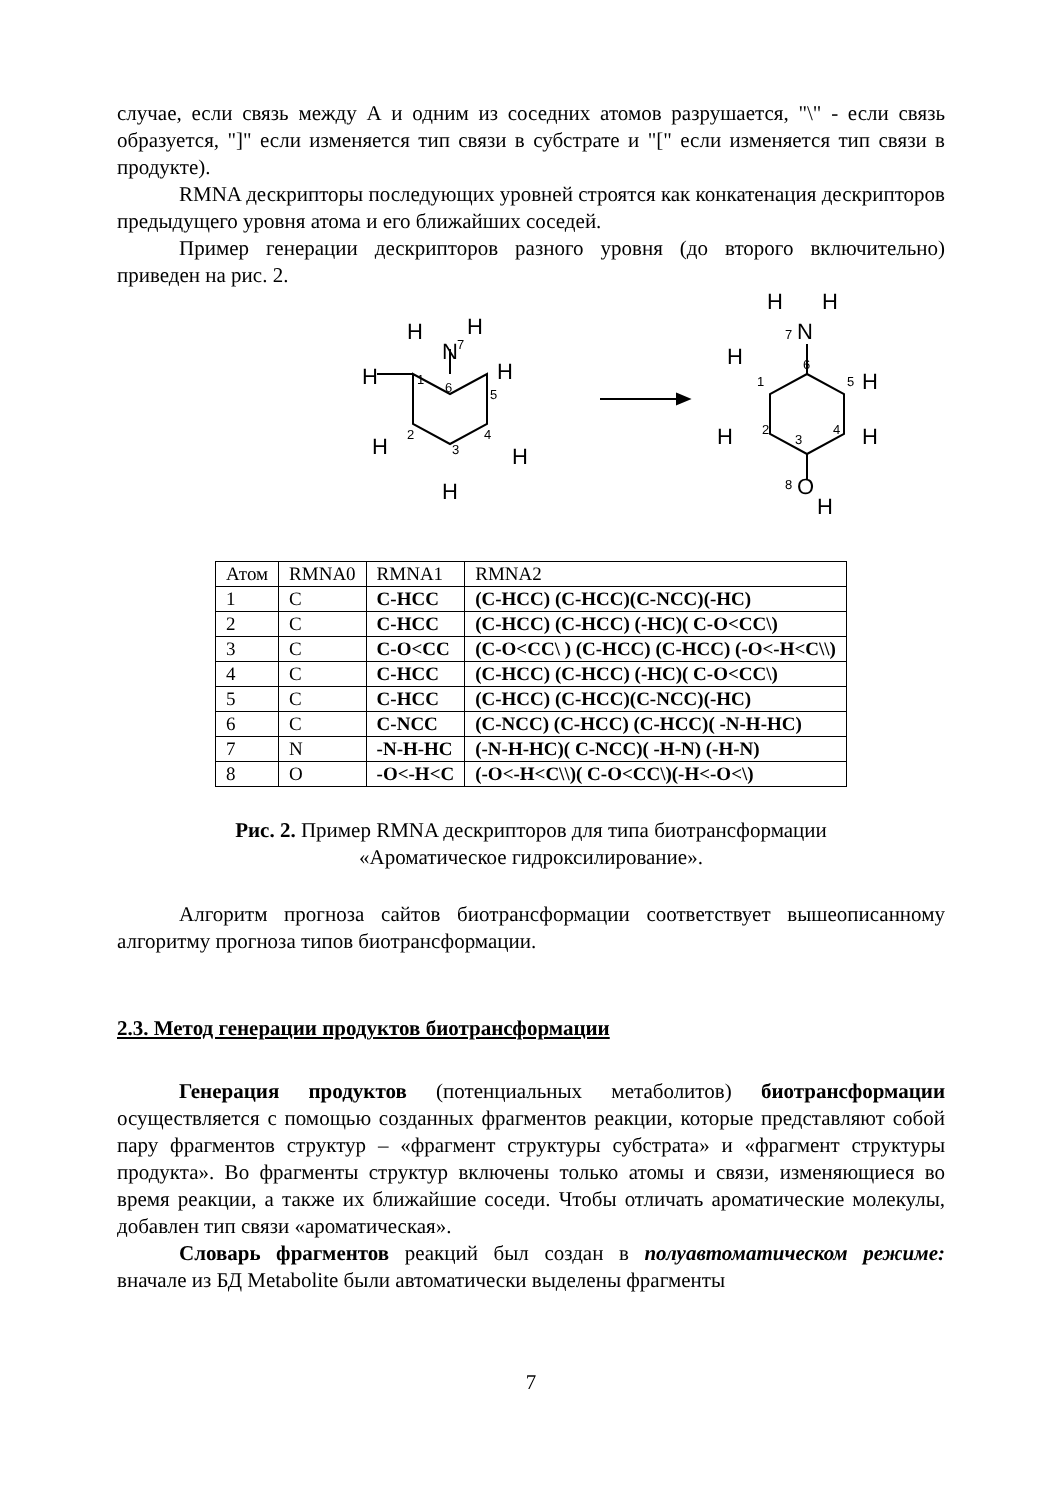случае, если связь между А и одним из соседних атомов разрушается, "\" - если связь образуется, "]" если изменяется тип связи в субстрате и "[" если изменяется тип связи в продукте).
RMNA дескрипторы последующих уровней строятся как конкатенация дескрипторов предыдущего уровня атома и его ближайших соседей.
Пример генерации дескрипторов разного уровня (до второго включительно) приведен на рис. 2.
H
N
H
H
H
H
H
H
H
N
H
H
H
H
H
O
H
7
1
6
5
2
3
4
7
1
6
5
2
3
4
8
| Атом | RMNA0 | RMNA1 | RMNA2 |
| 1 | C | C-HCC | (C-HCC) (C-HCC)(C-NCC)(-HC) |
| 2 | C | C-HCC | (C-HCC) (C-HCC) (-HC)( C-O<CC\) |
| 3 | C | C-O<CC | (C-O<CC\ ) (C-HCC) (C-HCC) (-O<-H<C\\) |
| 4 | C | C-HCC | (C-HCC) (C-HCC) (-HC)( C-O<CC\) |
| 5 | C | C-HCC | (C-HCC) (C-HCC)(C-NCC)(-HC) |
| 6 | C | C-NCC | (C-NCC) (C-HCC) (C-HCC)( -N-H-HC) |
| 7 | N | -N-H-HC | (-N-H-HC)( C-NCC)( -H-N) (-H-N) |
| 8 | O | -O<-H<C | (-O<-H<C\\)( C-O<CC\)(-H<-O<\) |
Рис. 2. Пример RMNA дескрипторов для типа биотрансформации
«Ароматическое гидроксилирование».
Алгоритм прогноза сайтов биотрансформации соответствует вышеописанному алгоритму прогноза типов биотрансформации.
2.3. Метод генерации продуктов биотрансформации
Генерация продуктов (потенциальных метаболитов) биотрансформации осуществляется с помощью созданных фрагментов реакции, которые представляют собой пару фрагментов структур – «фрагмент структуры субстрата» и «фрагмент структуры продукта». Во фрагменты структур включены только атомы и связи, изменяющиеся во время реакции, а также их ближайшие соседи. Чтобы отличать ароматические молекулы, добавлен тип связи «ароматическая».
Словарь фрагментов реакций был создан в полуавтоматическом режиме: вначале из БД Metabolite были автоматически выделены фрагменты
7